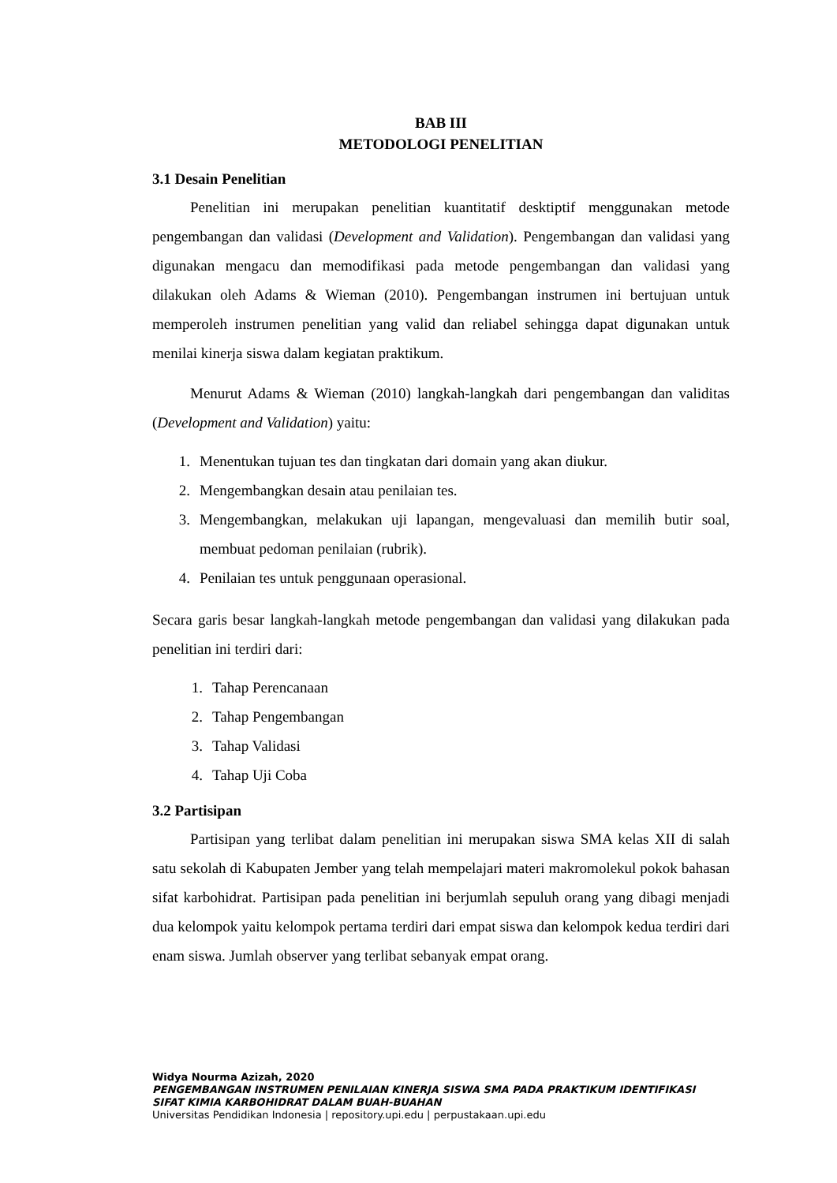BAB III
METODOLOGI PENELITIAN
3.1 Desain Penelitian
Penelitian ini merupakan penelitian kuantitatif desktiptif menggunakan metode pengembangan dan validasi (Development and Validation). Pengembangan dan validasi yang digunakan mengacu dan memodifikasi pada metode pengembangan dan validasi yang dilakukan oleh Adams & Wieman (2010). Pengembangan instrumen ini bertujuan untuk memperoleh instrumen penelitian yang valid dan reliabel sehingga dapat digunakan untuk menilai kinerja siswa dalam kegiatan praktikum.
Menurut Adams & Wieman (2010) langkah-langkah dari pengembangan dan validitas (Development and Validation) yaitu:
1. Menentukan tujuan tes dan tingkatan dari domain yang akan diukur.
2. Mengembangkan desain atau penilaian tes.
3. Mengembangkan, melakukan uji lapangan, mengevaluasi dan memilih butir soal, membuat pedoman penilaian (rubrik).
4. Penilaian tes untuk penggunaan operasional.
Secara garis besar langkah-langkah metode pengembangan dan validasi yang dilakukan pada penelitian ini terdiri dari:
1. Tahap Perencanaan
2. Tahap Pengembangan
3. Tahap Validasi
4. Tahap Uji Coba
3.2 Partisipan
Partisipan yang terlibat dalam penelitian ini merupakan siswa SMA kelas XII di salah satu sekolah di Kabupaten Jember yang telah mempelajari materi makromolekul pokok bahasan sifat karbohidrat. Partisipan pada penelitian ini berjumlah sepuluh orang yang dibagi menjadi dua kelompok yaitu kelompok pertama terdiri dari empat siswa dan kelompok kedua terdiri dari enam siswa. Jumlah observer yang terlibat sebanyak empat orang.
Widya Nourma Azizah, 2020
PENGEMBANGAN INSTRUMEN PENILAIAN KINERJA SISWA SMA PADA PRAKTIKUM IDENTIFIKASI
SIFAT KIMIA KARBOHIDRAT DALAM BUAH-BUAHAN
Universitas Pendidikan Indonesia | repository.upi.edu | perpustakaan.upi.edu